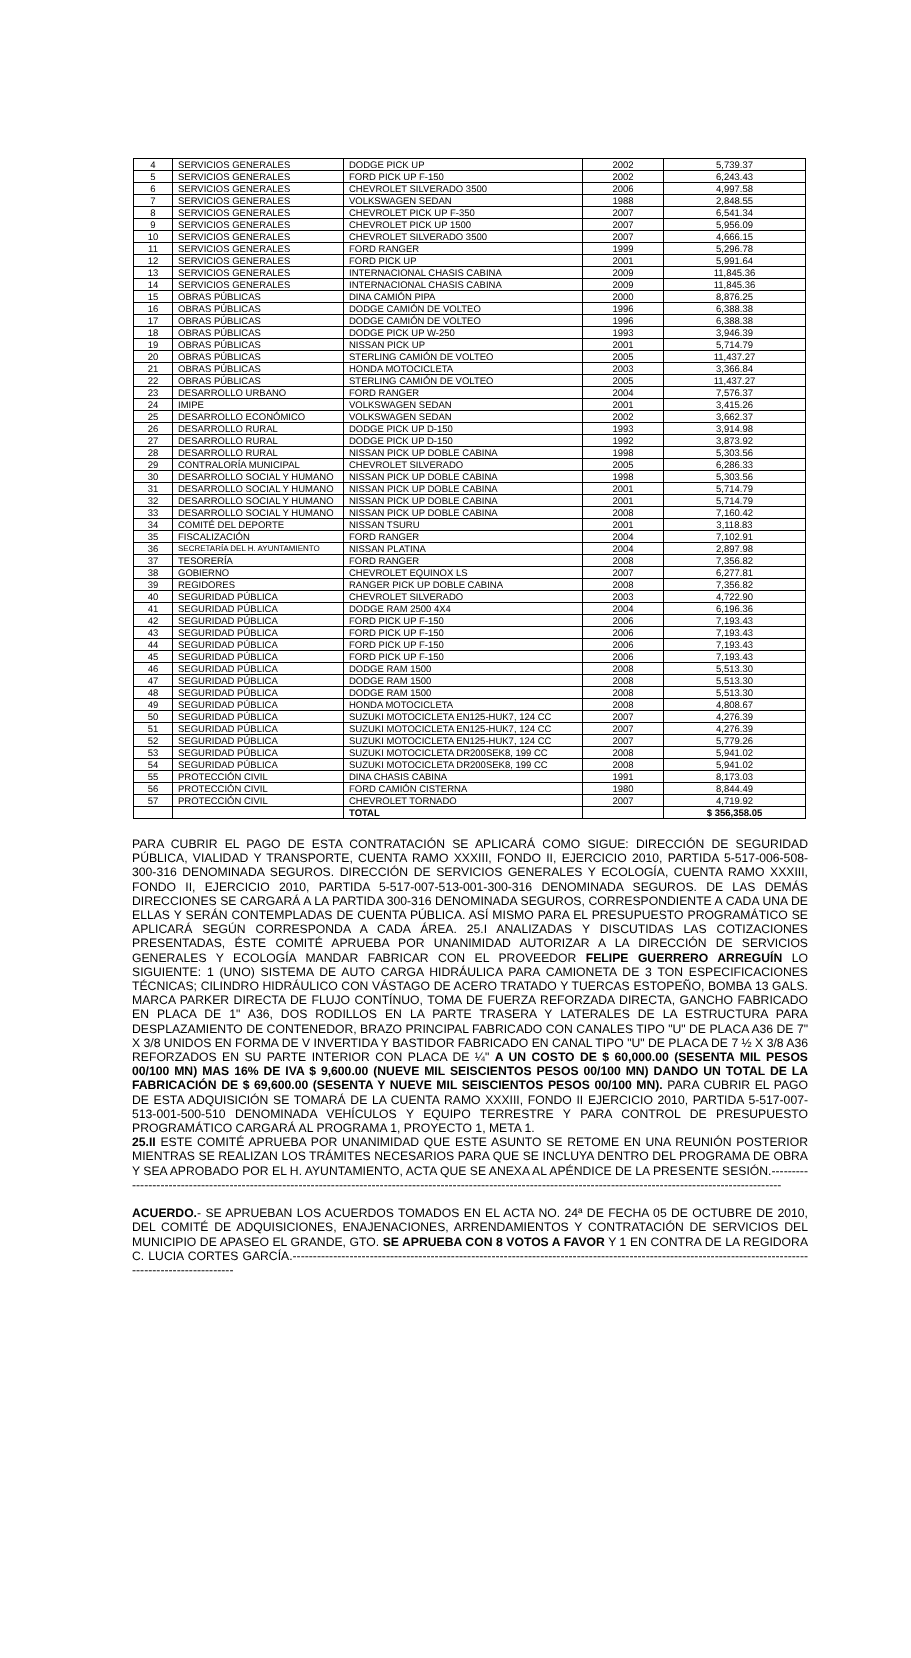| 4 | SERVICIOS GENERALES | DODGE PICK UP | 2002 | 5,739.37 |
| 5 | SERVICIOS GENERALES | FORD PICK UP F-150 | 2002 | 6,243.43 |
| 6 | SERVICIOS GENERALES | CHEVROLET SILVERADO 3500 | 2006 | 4,997.58 |
| 7 | SERVICIOS GENERALES | VOLKSWAGEN SEDAN | 1988 | 2,848.55 |
| 8 | SERVICIOS GENERALES | CHEVROLET PICK UP F-350 | 2007 | 6,541.34 |
| 9 | SERVICIOS GENERALES | CHEVROLET PICK UP 1500 | 2007 | 5,956.09 |
| 10 | SERVICIOS GENERALES | CHEVROLET SILVERADO 3500 | 2007 | 4,666.15 |
| 11 | SERVICIOS GENERALES | FORD RANGER | 1999 | 5,296.78 |
| 12 | SERVICIOS GENERALES | FORD PICK UP | 2001 | 5,991.64 |
| 13 | SERVICIOS GENERALES | INTERNACIONAL CHASIS CABINA | 2009 | 11,845.36 |
| 14 | SERVICIOS GENERALES | INTERNACIONAL CHASIS CABINA | 2009 | 11,845.36 |
| 15 | OBRAS PÚBLICAS | DINA CAMIÓN PIPA | 2000 | 8,876.25 |
| 16 | OBRAS PÚBLICAS | DODGE CAMIÓN DE VOLTEO | 1996 | 6,388.38 |
| 17 | OBRAS PÚBLICAS | DODGE CAMIÓN DE VOLTEO | 1996 | 6,388.38 |
| 18 | OBRAS PÚBLICAS | DODGE PICK UP W-250 | 1993 | 3,946.39 |
| 19 | OBRAS PÚBLICAS | NISSAN PICK UP | 2001 | 5,714.79 |
| 20 | OBRAS PÚBLICAS | STERLING CAMIÓN DE VOLTEO | 2005 | 11,437.27 |
| 21 | OBRAS PÚBLICAS | HONDA MOTOCICLETA | 2003 | 3,366.84 |
| 22 | OBRAS PÚBLICAS | STERLING CAMIÓN DE VOLTEO | 2005 | 11,437.27 |
| 23 | DESARROLLO URBANO | FORD RANGER | 2004 | 7,576.37 |
| 24 | IMIPE | VOLKSWAGEN SEDAN | 2001 | 3,415.26 |
| 25 | DESARROLLO ECONÓMICO | VOLKSWAGEN SEDAN | 2002 | 3,662.37 |
| 26 | DESARROLLO RURAL | DODGE PICK UP D-150 | 1993 | 3,914.98 |
| 27 | DESARROLLO RURAL | DODGE PICK UP D-150 | 1992 | 3,873.92 |
| 28 | DESARROLLO RURAL | NISSAN PICK UP DOBLE CABINA | 1998 | 5,303.56 |
| 29 | CONTRALORÍA MUNICIPAL | CHEVROLET SILVERADO | 2005 | 6,286.33 |
| 30 | DESARROLLO SOCIAL Y HUMANO | NISSAN PICK UP DOBLE CABINA | 1998 | 5,303.56 |
| 31 | DESARROLLO SOCIAL Y HUMANO | NISSAN PICK UP DOBLE CABINA | 2001 | 5,714.79 |
| 32 | DESARROLLO SOCIAL Y HUMANO | NISSAN PICK UP DOBLE CABINA | 2001 | 5,714.79 |
| 33 | DESARROLLO SOCIAL Y HUMANO | NISSAN PICK UP DOBLE CABINA | 2008 | 7,160.42 |
| 34 | COMITÉ DEL DEPORTE | NISSAN TSURU | 2001 | 3,118.83 |
| 35 | FISCALIZACIÓN | FORD RANGER | 2004 | 7,102.91 |
| 36 | SECRETARÍA DEL H. AYUNTAMIENTO | NISSAN PLATINA | 2004 | 2,897.98 |
| 37 | TESORERÍA | FORD RANGER | 2008 | 7,356.82 |
| 38 | GOBIERNO | CHEVROLET EQUINOX LS | 2007 | 6,277.81 |
| 39 | REGIDORES | RANGER PICK UP DOBLE CABINA | 2008 | 7,356.82 |
| 40 | SEGURIDAD PÚBLICA | CHEVROLET SILVERADO | 2003 | 4,722.90 |
| 41 | SEGURIDAD PÚBLICA | DODGE RAM 2500 4X4 | 2004 | 6,196.36 |
| 42 | SEGURIDAD PÚBLICA | FORD PICK UP F-150 | 2006 | 7,193.43 |
| 43 | SEGURIDAD PÚBLICA | FORD PICK UP F-150 | 2006 | 7,193.43 |
| 44 | SEGURIDAD PÚBLICA | FORD PICK UP F-150 | 2006 | 7,193.43 |
| 45 | SEGURIDAD PÚBLICA | FORD PICK UP F-150 | 2006 | 7,193.43 |
| 46 | SEGURIDAD PÚBLICA | DODGE RAM 1500 | 2008 | 5,513.30 |
| 47 | SEGURIDAD PÚBLICA | DODGE RAM 1500 | 2008 | 5,513.30 |
| 48 | SEGURIDAD PÚBLICA | DODGE RAM 1500 | 2008 | 5,513.30 |
| 49 | SEGURIDAD PÚBLICA | HONDA MOTOCICLETA | 2008 | 4,808.67 |
| 50 | SEGURIDAD PÚBLICA | SUZUKI MOTOCICLETA EN125-HUK7, 124 CC | 2007 | 4,276.39 |
| 51 | SEGURIDAD PÚBLICA | SUZUKI MOTOCICLETA EN125-HUK7, 124 CC | 2007 | 4,276.39 |
| 52 | SEGURIDAD PÚBLICA | SUZUKI MOTOCICLETA EN125-HUK7, 124 CC | 2007 | 5,779.26 |
| 53 | SEGURIDAD PÚBLICA | SUZUKI MOTOCICLETA DR200SEK8, 199 CC | 2008 | 5,941.02 |
| 54 | SEGURIDAD PÚBLICA | SUZUKI MOTOCICLETA DR200SEK8, 199 CC | 2008 | 5,941.02 |
| 55 | PROTECCIÓN CIVIL | DINA CHASIS CABINA | 1991 | 8,173.03 |
| 56 | PROTECCIÓN CIVIL | FORD CAMIÓN CISTERNA | 1980 | 8,844.49 |
| 57 | PROTECCIÓN CIVIL | CHEVROLET TORNADO | 2007 | 4,719.92 |
| | | TOTAL | | $ 356,358.05 |
PARA CUBRIR EL PAGO DE ESTA CONTRATACIÓN SE APLICARÁ COMO SIGUE: DIRECCIÓN DE SEGURIDAD PÚBLICA, VIALIDAD Y TRANSPORTE, CUENTA RAMO XXXIII, FONDO II, EJERCICIO 2010, PARTIDA 5-517-006-508-300-316 DENOMINADA SEGUROS. DIRECCIÓN DE SERVICIOS GENERALES Y ECOLOGÍA, CUENTA RAMO XXXIII, FONDO II, EJERCICIO 2010, PARTIDA 5-517-007-513-001-300-316 DENOMINADA SEGUROS. DE LAS DEMÁS DIRECCIONES SE CARGARÁ A LA PARTIDA 300-316 DENOMINADA SEGUROS, CORRESPONDIENTE A CADA UNA DE ELLAS Y SERÁN CONTEMPLADAS DE CUENTA PÚBLICA. ASÍ MISMO PARA EL PRESUPUESTO PROGRAMÁTICO SE APLICARÁ SEGÚN CORRESPONDA A CADA ÁREA. 25.I ANALIZADAS Y DISCUTIDAS LAS COTIZACIONES PRESENTADAS, ÉSTE COMITÉ APRUEBA POR UNANIMIDAD AUTORIZAR A LA DIRECCIÓN DE SERVICIOS GENERALES Y ECOLOGÍA MANDAR FABRICAR CON EL PROVEEDOR FELIPE GUERRERO ARREGUÍN LO SIGUIENTE: 1 (UNO) SISTEMA DE AUTO CARGA HIDRÁULICA PARA CAMIONETA DE 3 TON ESPECIFICACIONES TÉCNICAS; CILINDRO HIDRÁULICO CON VÁSTAGO DE ACERO TRATADO Y TUERCAS ESTOPEÑO, BOMBA 13 GALS. MARCA PARKER DIRECTA DE FLUJO CONTÍNUO, TOMA DE FUERZA REFORZADA DIRECTA, GANCHO FABRICADO EN PLACA DE 1" A36, DOS RODILLOS EN LA PARTE TRASERA Y LATERALES DE LA ESTRUCTURA PARA DESPLAZAMIENTO DE CONTENEDOR, BRAZO PRINCIPAL FABRICADO CON CANALES TIPO "U" DE PLACA A36 DE 7" X 3/8 UNIDOS EN FORMA DE V INVERTIDA Y BASTIDOR FABRICADO EN CANAL TIPO "U" DE PLACA DE 7 ½ X 3/8 A36 REFORZADOS EN SU PARTE INTERIOR CON PLACA DE ¼" A UN COSTO DE $ 60,000.00 (SESENTA MIL PESOS 00/100 MN) MAS 16% DE IVA $ 9,600.00 (NUEVE MIL SEISCIENTOS PESOS 00/100 MN) DANDO UN TOTAL DE LA FABRICACIÓN DE $ 69,600.00 (SESENTA Y NUEVE MIL SEISCIENTOS PESOS 00/100 MN). PARA CUBRIR EL PAGO DE ESTA ADQUISICIÓN SE TOMARÁ DE LA CUENTA RAMO XXXIII, FONDO II EJERCICIO 2010, PARTIDA 5-517-007-513-001-500-510 DENOMINADA VEHÍCULOS Y EQUIPO TERRESTRE Y PARA CONTROL DE PRESUPUESTO PROGRAMÁTICO CARGARÁ AL PROGRAMA 1, PROYECTO 1, META 1.
25.II ESTE COMITÉ APRUEBA POR UNANIMIDAD QUE ESTE ASUNTO SE RETOME EN UNA REUNIÓN POSTERIOR MIENTRAS SE REALIZAN LOS TRÁMITES NECESARIOS PARA QUE SE INCLUYA DENTRO DEL PROGRAMA DE OBRA Y SEA APROBADO POR EL H. AYUNTAMIENTO, ACTA QUE SE ANEXA AL APÉNDICE DE LA PRESENTE SESIÓN.-------------------------------------------------------------------------------------------------------------------------------------------------------------------------
ACUERDO.- SE APRUEBAN LOS ACUERDOS TOMADOS EN EL ACTA NO. 24ª DE FECHA 05 DE OCTUBRE DE 2010, DEL COMITÉ DE ADQUISICIONES, ENAJENACIONES, ARRENDAMIENTOS Y CONTRATACIÓN DE SERVICIOS DEL MUNICIPIO DE APASEO EL GRANDE, GTO. SE APRUEBA CON 8 VOTOS A FAVOR Y 1 EN CONTRA DE LA REGIDORA C. LUCIA CORTES GARCÍA.--------------------------------------------------------------------------------------------------------------------------------------------------------